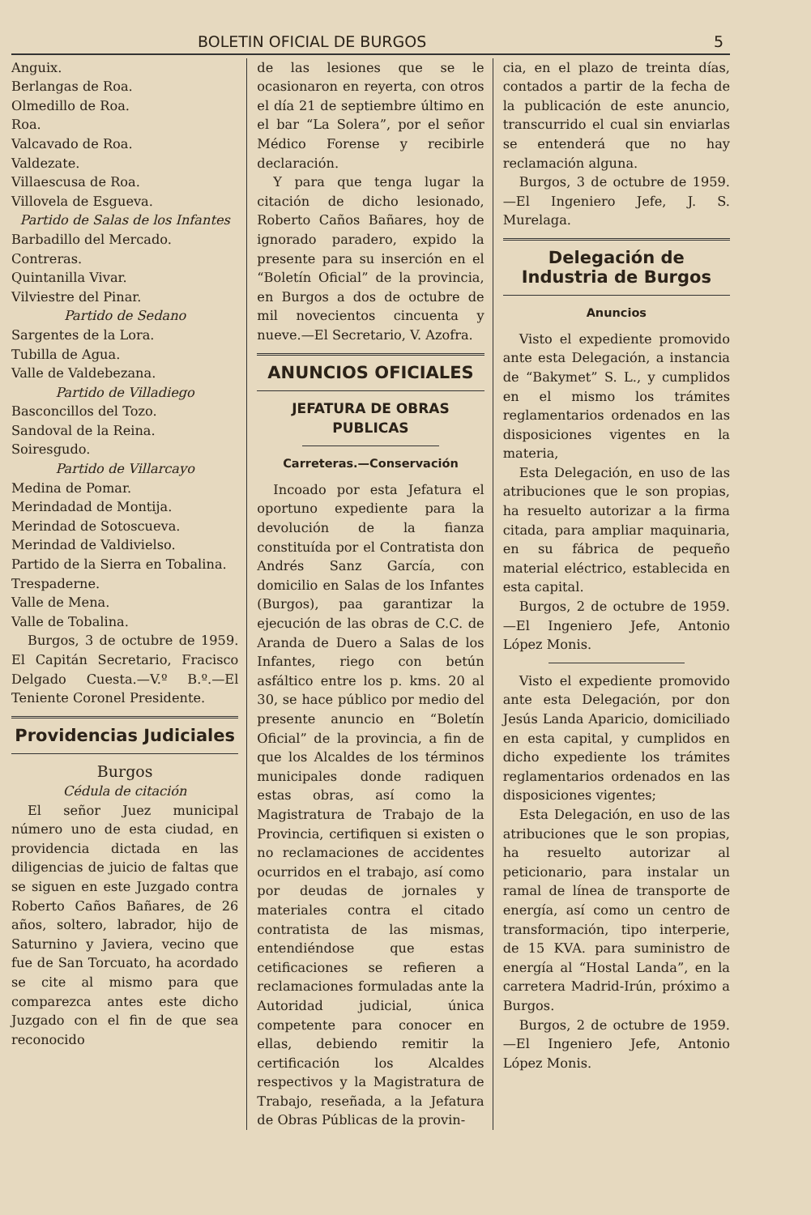BOLETIN OFICIAL DE BURGOS 5
Anguix.
Berlangas de Roa.
Olmedillo de Roa.
Roa.
Valcavado de Roa.
Valdezate.
Villaescusa de Roa.
Villovela de Esgueva.
Partido de Salas de los Infantes
Barbadillo del Mercado.
Contreras.
Quintanilla Vivar.
Vilviestre del Pinar.
Partido de Sedano
Sargentes de la Lora.
Tubilla de Agua.
Valle de Valdebezana.
Partido de Villadiego
Basconcillos del Tozo.
Sandoval de la Reina.
Soiresgudo.
Partido de Villarcayo
Medina de Pomar.
Merindadad de Montija.
Merindad de Sotoscueva.
Merindad de Valdivielso.
Partido de la Sierra en Tobalina.
Trespaderne.
Valle de Mena.
Valle de Tobalina.
Burgos, 3 de octubre de 1959. El Capitán Secretario, Fracisco Delgado Cuesta.—V.º B.º.—El Teniente Coronel Presidente.
Providencias Judiciales
Burgos
Cédula de citación
El señor Juez municipal número uno de esta ciudad, en providencia dictada en las diligencias de juicio de faltas que se siguen en este Juzgado contra Roberto Caños Bañares, de 26 años, soltero, labrador, hijo de Saturnino y Javiera, vecino que fue de San Torcuato, ha acordado se cite al mismo para que comparezca antes este dicho Juzgado con el fin de que sea reconocido
de las lesiones que se le ocasionaron en reyerta, con otros el día 21 de septiembre último en el bar “La Solera”, por el señor Médico Forense y recibirle declaración.
Y para que tenga lugar la citación de dicho lesionado, Roberto Caños Bañares, hoy de ignorado paradero, expido la presente para su inserción en el “Boletín Oficial” de la provincia, en Burgos a dos de octubre de mil novecientos cincuenta y nueve.—El Secretario, V. Azofra.
ANUNCIOS OFICIALES
JEFATURA DE OBRAS PUBLICAS
Carreteras.—Conservación
Incoado por esta Jefatura el oportuno expediente para la devolución de la fianza constituída por el Contratista don Andrés Sanz García, con domicilio en Salas de los Infantes (Burgos), paa garantizar la ejecución de las obras de C.C. de Aranda de Duero a Salas de los Infantes, riego con betún asfáltico entre los p. kms. 20 al 30, se hace público por medio del presente anuncio en “Boletín Oficial” de la provincia, a fin de que los Alcaldes de los términos municipales donde radiquen estas obras, así como la Magistratura de Trabajo de la Provincia, certifiquen si existen o no reclamaciones de accidentes ocurridos en el trabajo, así como por deudas de jornales y materiales contra el citado contratista de las mismas, entendiéndose que estas cetificaciones se refieren a reclamaciones formuladas ante la Autoridad judicial, única competente para conocer en ellas, debiendo remitir la certificación los Alcaldes respectivos y la Magistratura de Trabajo, reseñada, a la Jefatura de Obras Públicas de la provin-
cia, en el plazo de treinta días, contados a partir de la fecha de la publicación de este anuncio, transcurrido el cual sin enviarlas se entenderá que no hay reclamación alguna.
Burgos, 3 de octubre de 1959. —El Ingeniero Jefe, J. S. Murelaga.
Delegación de Industria de Burgos
Anuncios
Visto el expediente promovido ante esta Delegación, a instancia de “Bakymet” S. L., y cumplidos en el mismo los trámites reglamentarios ordenados en las disposiciones vigentes en la materia,
Esta Delegación, en uso de las atribuciones que le son propias, ha resuelto autorizar a la firma citada, para ampliar maquinaria, en su fábrica de pequeño material eléctrico, establecida en esta capital.
Burgos, 2 de octubre de 1959. —El Ingeniero Jefe, Antonio López Monis.
Visto el expediente promovido ante esta Delegación, por don Jesús Landa Aparicio, domiciliado en esta capital, y cumplidos en dicho expediente los trámites reglamentarios ordenados en las disposiciones vigentes;
Esta Delegación, en uso de las atribuciones que le son propias, ha resuelto autorizar al peticionario, para instalar un ramal de línea de transporte de energía, así como un centro de transformación, tipo interperie, de 15 KVA. para suministro de energía al “Hostal Landa”, en la carretera Madrid-Irún, próximo a Burgos.
Burgos, 2 de octubre de 1959. —El Ingeniero Jefe, Antonio López Monis.